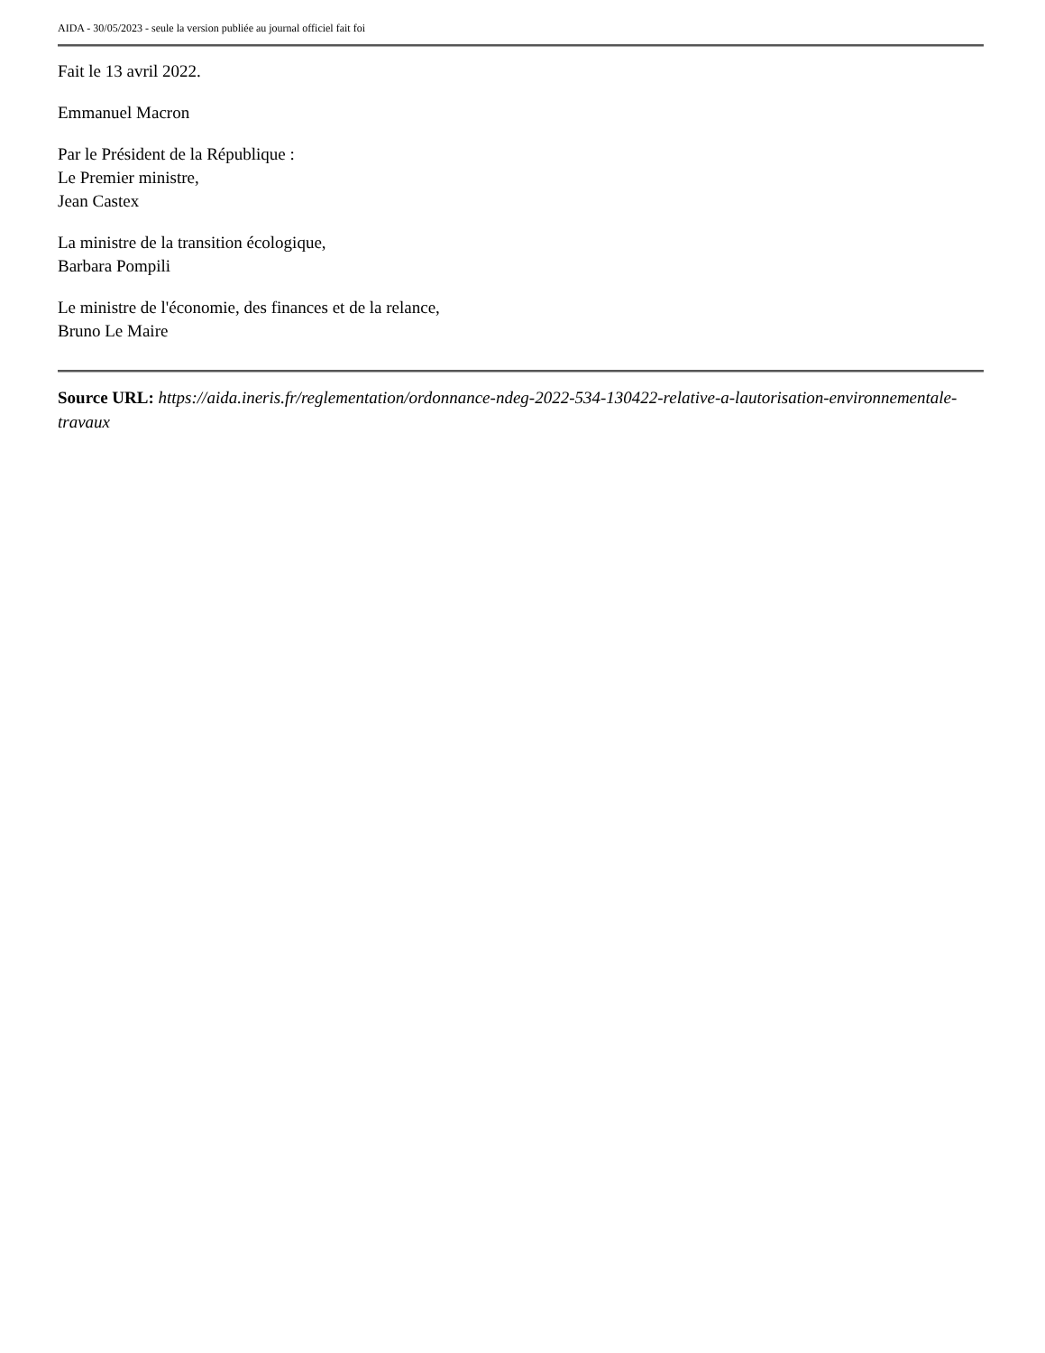AIDA - 30/05/2023 - seule la version publiée au journal officiel fait foi
Fait le 13 avril 2022.
Emmanuel Macron
Par le Président de la République :
Le Premier ministre,
Jean Castex
La ministre de la transition écologique,
Barbara Pompili
Le ministre de l'économie, des finances et de la relance,
Bruno Le Maire
Source URL: https://aida.ineris.fr/reglementation/ordonnance-ndeg-2022-534-130422-relative-a-lautorisation-environnementale-travaux